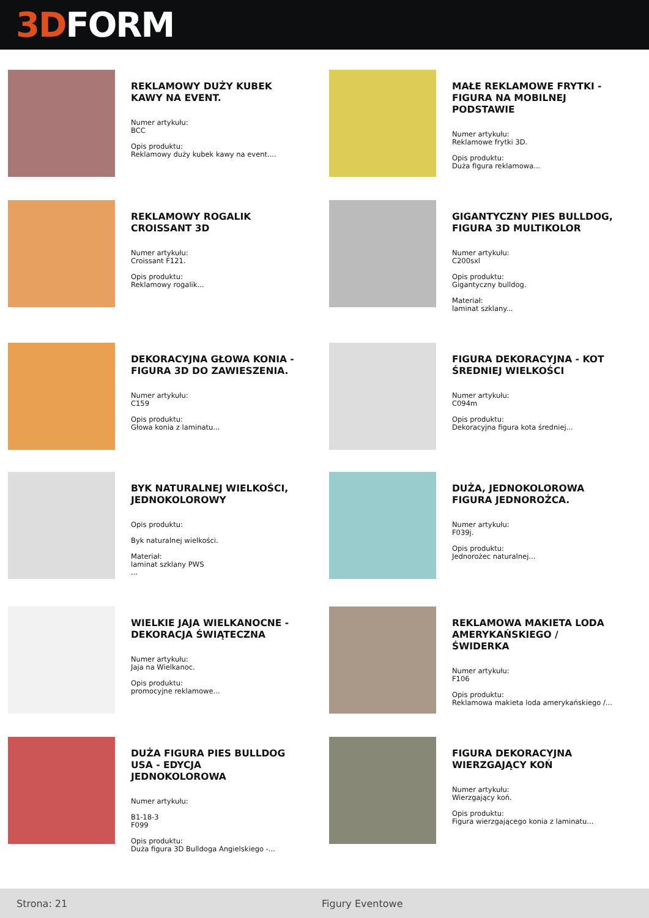3D FORM
REKLAMOWY DUŻY KUBEK KAWY NA EVENT.
Numer artykułu:
BCC
Opis produktu:
Reklamowy duży kubek kawy na event....
MAŁE REKLAMOWE FRYTKI - FIGURA NA MOBILNEJ PODSTAWIE
Numer artykułu:
Reklamowe frytki 3D.
Opis produktu:
Duża figura reklamowa...
REKLAMOWY ROGALIK CROISSANT 3D
Numer artykułu:
Croissant F121.
Opis produktu:
Reklamowy rogalik...
GIGANTYCZNY PIES BULLDOG, FIGURA 3D MULTIKOLOR
Numer artykułu:
C200sxl
Opis produktu:
Gigantyczny bulldog.
Materiał:
laminat szklany...
DEKORACYJNA GŁOWA KONIA - FIGURA 3D DO ZAWIESZENIA.
Numer artykułu:
C159
Opis produktu:
Głowa konia z laminatu...
FIGURA DEKORACYJNA - KOT ŚREDNIEJ WIELKOŚCI
Numer artykułu:
C094m
Opis produktu:
Dekoracyjna figura kota średniej...
BYK NATURALNEJ WIELKOŚCI, JEDNOKOLOROWY
Opis produktu:
Byk naturalnej wielkości.
Materiał:
laminat szklany PWS
...
DUŻA, JEDNOKOLOROWA FIGURA JEDNOROŻCA.
Numer artykułu:
F039j.
Opis produktu:
Jednorożec naturalnej...
WIELKIE JAJA WIELKANOCNE - DEKORACJA ŚWIĄTECZNA
Numer artykułu:
Jaja na Wielkanoc.
Opis produktu:
promocyjne reklamowe...
REKLAMOWA MAKIETA LODA AMERYKAŃSKIEGO / ŚWIDERKA
Numer artykułu:
F106
Opis produktu:
Reklamowa makieta loda amerykańskiego /...
DUŻA FIGURA PIES BULLDOG USA - EDYCJA JEDNOKOLOROWA
Numer artykułu:
B1-18-3
F099
Opis produktu:
Duża figura 3D Bulldoga Angielskiego -...
FIGURA DEKORACYJNA WIERZGAJĄCY KOŃ
Numer artykułu:
Wierzgający koń.
Opis produktu:
Figura wierzgającego konia z laminatu...
Strona: 21 Figury Eventowe